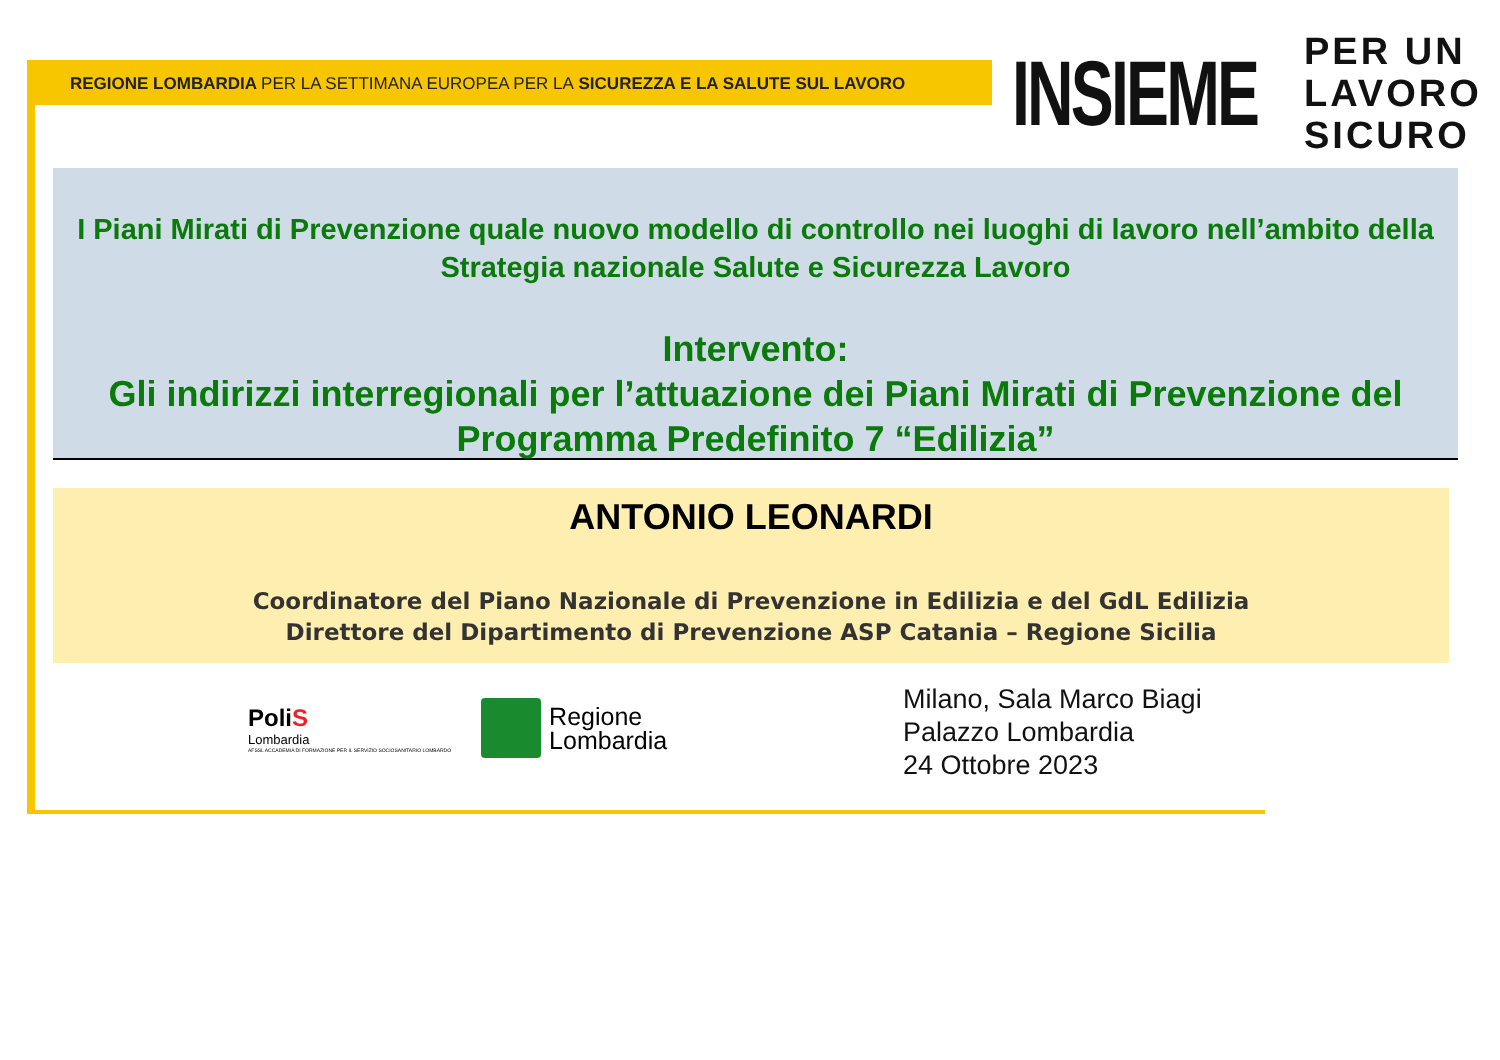REGIONE LOMBARDIA PER LA SETTIMANA EUROPEA PER LA SICUREZZA E LA SALUTE SUL LAVORO
INSIEME
PER UN
LAVORO
SICURO
I Piani Mirati di Prevenzione quale nuovo modello di controllo nei luoghi di lavoro nell’ambito della Strategia nazionale Salute e Sicurezza Lavoro
Intervento:
Gli indirizzi interregionali per l’attuazione dei Piani Mirati di Prevenzione del Programma Predefinito 7 “Edilizia”
ANTONIO LEONARDI
Coordinatore del Piano Nazionale di Prevenzione in Edilizia e del GdL Edilizia
Direttore del Dipartimento di Prevenzione ASP Catania – Regione Sicilia
PoliS
Lombardia
AFSSL ACCADEMIA DI FORMAZIONE PER IL SERVIZIO SOCIOSANITARIO LOMBARDO
Regione
Lombardia
Milano, Sala Marco Biagi
Palazzo Lombardia
24 Ottobre 2023